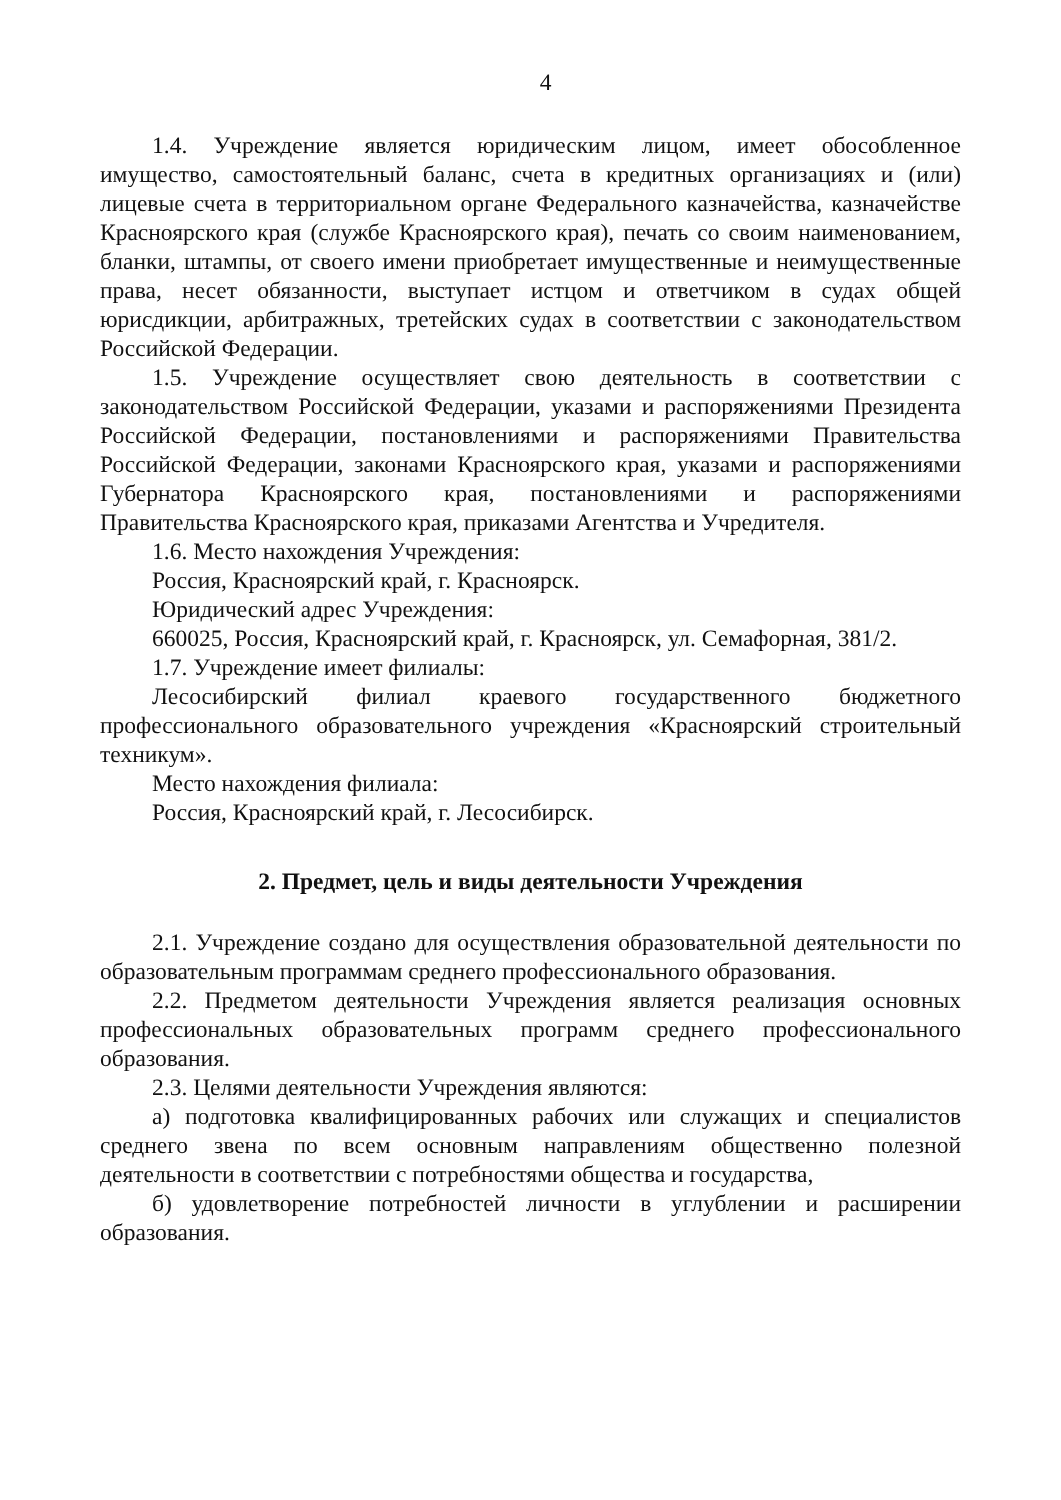4
1.4. Учреждение является юридическим лицом, имеет обособленное имущество, самостоятельный баланс, счета в кредитных организациях и (или) лицевые счета в территориальном органе Федерального казначейства, казначействе Красноярского края (службе Красноярского края), печать со своим наименованием, бланки, штампы, от своего имени приобретает имущественные и неимущественные права, несет обязанности, выступает истцом и ответчиком в судах общей юрисдикции, арбитражных, третейских судах в соответствии с законодательством Российской Федерации.
1.5. Учреждение осуществляет свою деятельность в соответствии с законодательством Российской Федерации, указами и распоряжениями Президента Российской Федерации, постановлениями и распоряжениями Правительства Российской Федерации, законами Красноярского края, указами и распоряжениями Губернатора Красноярского края, постановлениями и распоряжениями Правительства Красноярского края, приказами Агентства и Учредителя.
1.6. Место нахождения Учреждения:
Россия, Красноярский край, г. Красноярск.
Юридический адрес Учреждения:
660025, Россия, Красноярский край, г. Красноярск, ул. Семафорная, 381/2.
1.7. Учреждение имеет филиалы:
Лесосибирский филиал краевого государственного бюджетного профессионального образовательного учреждения «Красноярский строительный техникум».
Место нахождения филиала:
Россия, Красноярский край, г. Лесосибирск.
2. Предмет, цель и виды деятельности Учреждения
2.1. Учреждение создано для осуществления образовательной деятельности по образовательным программам среднего профессионального образования.
2.2. Предметом деятельности Учреждения является реализация основных профессиональных образовательных программ среднего профессионального образования.
2.3. Целями деятельности Учреждения являются:
а) подготовка квалифицированных рабочих или служащих и специалистов среднего звена по всем основным направлениям общественно полезной деятельности в соответствии с потребностями общества и государства,
б) удовлетворение потребностей личности в углублении и расширении образования.